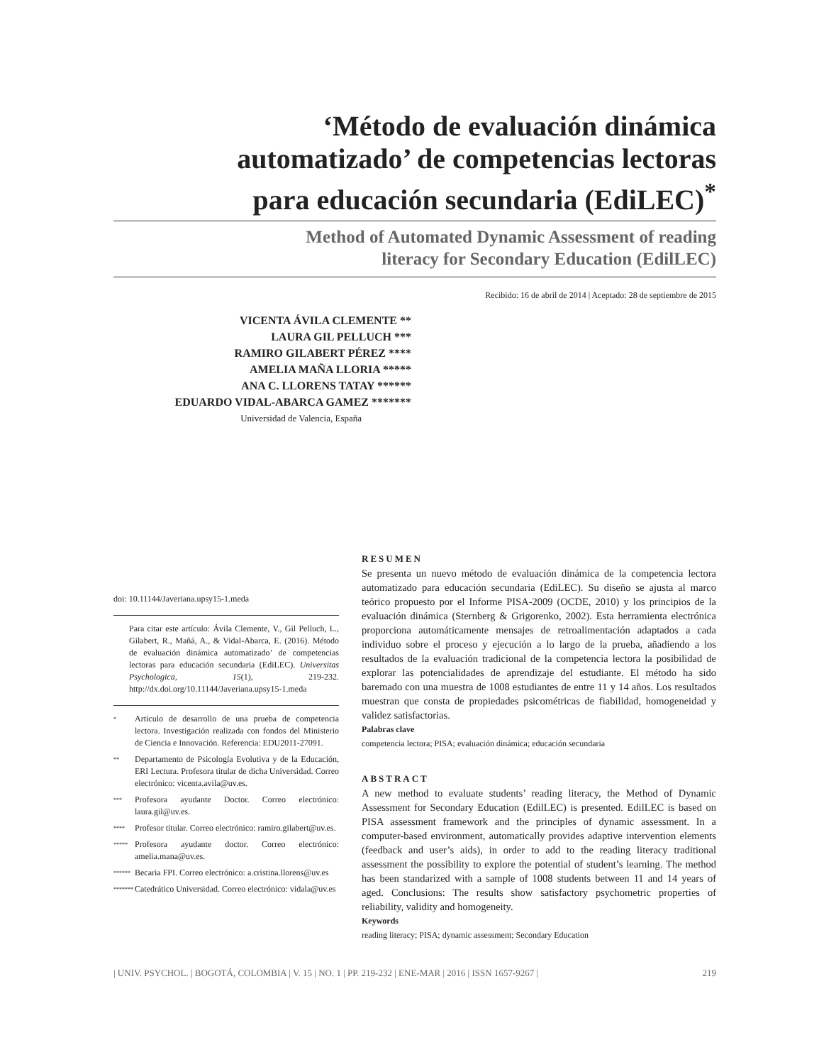‘Método de evaluación dinámica
automatizado’ de competencias lectoras
para educación secundaria (EdiLEC)<sup>*</sup>
Method of Automated Dynamic Assessment of reading
literacy for Secondary Education (EdilLEC)
Recibido: 16 de abril de 2014 | Aceptado: 28 de septiembre de 2015
VICENTA ÁVILA CLEMENTE **
LAURA GIL PELLUCH ***
RAMIRO GILABERT PÉREZ ****
AMELIA MAÑA LLORIA *****
ANA C. LLORENS TATAY ******
EDUARDO VIDAL-ABARCA GAMEZ *******
Universidad de Valencia, España
doi: 10.11144/Javeriana.upsy15-1.meda
Para citar este artículo: Ávila Clemente, V., Gil Pelluch, L., Gilabert, R., Mañá, A., & Vidal-Abarca, E. (2016). Método de evaluación dinámica automatizado’ de competencias lectoras para educación secundaria (EdiLEC). Universitas Psychologica, 15(1), 219-232. http://dx.doi.org/10.11144/Javeriana.upsy15-1.meda
<sup>*</sup> Artículo de desarrollo de una prueba de competencia lectora. Investigación realizada con fondos del Ministerio de Ciencia e Innovación. Referencia: EDU2011-27091.
<sup>**</sup> Departamento de Psicología Evolutiva y de la Educación, ERI Lectura. Profesora titular de dicha Universidad. Correo electrónico: vicenta.avila@uv.es.
<sup>***</sup> Profesora ayudante Doctor. Correo electrónico: laura.gil@uv.es.
<sup>****</sup> Profesor titular. Correo electrónico: ramiro.gilabert@uv.es.
<sup>*****</sup> Profesora ayudante doctor. Correo electrónico: amelia.mana@uv.es.
<sup>******</sup> Becaria FPI. Correo electrónico: a.cristina.llorens@uv.es
<sup>*******</sup> Catedrático Universidad. Correo electrónico: vidala@uv.es
RESUMEN
Se presenta un nuevo método de evaluación dinámica de la competencia lectora automatizado para educación secundaria (EdiLEC). Su diseño se ajusta al marco teórico propuesto por el Informe PISA-2009 (OCDE, 2010) y los principios de la evaluación dinámica (Sternberg & Grigorenko, 2002). Esta herramienta electrónica proporciona automáticamente mensajes de retroalimentación adaptados a cada individuo sobre el proceso y ejecución a lo largo de la prueba, añadiendo a los resultados de la evaluación tradicional de la competencia lectora la posibilidad de explorar las potencialidades de aprendizaje del estudiante. El método ha sido baremado con una muestra de 1008 estudiantes de entre 11 y 14 años. Los resultados muestran que consta de propiedades psicométricas de fiabilidad, homogeneidad y validez satisfactorias.
Palabras clave
competencia lectora; PISA; evaluación dinámica; educación secundaria
ABSTRACT
A new method to evaluate students’ reading literacy, the Method of Dynamic Assessment for Secondary Education (EdilLEC) is presented. EdilLEC is based on PISA assessment framework and the principles of dynamic assessment. In a computer-based environment, automatically provides adaptive intervention elements (feedback and user’s aids), in order to add to the reading literacy traditional assessment the possibility to explore the potential of student’s learning. The method has been standarized with a sample of 1008 students between 11 and 14 years of aged. Conclusions: The results show satisfactory psychometric properties of reliability, validity and homogeneity.
Keywords
reading literacy; PISA; dynamic assessment; Secondary Education
| UNIV. PSYCHOL. | BOGOTÁ, COLOMBIA | V. 15 | NO. 1 | PP. 219-232 | ENE-MAR | 2016 | ISSN 1657-9267 | 219